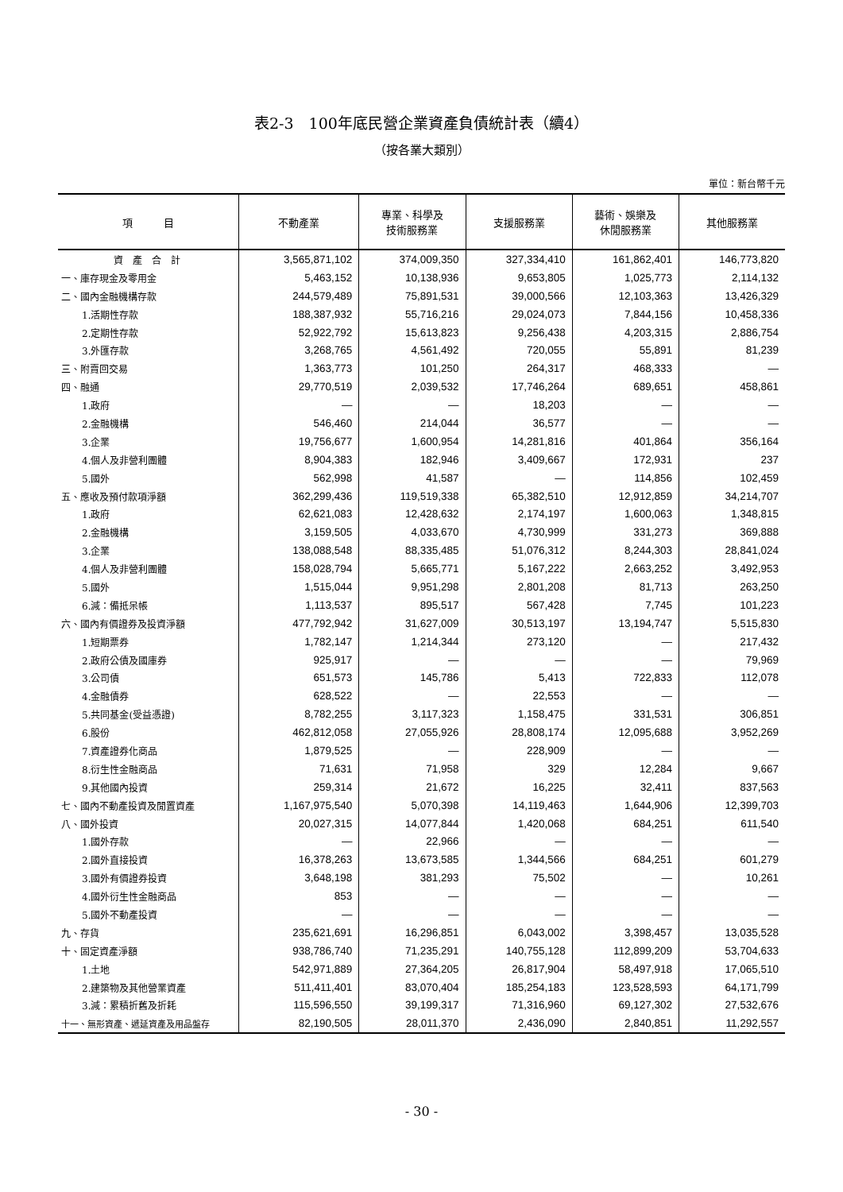表2-3　100年底民營企業資產負債統計表（續4）
（按各業大類別）
單位：新台幣千元
| 項 目 | 不動產業 | 專業、科學及 技術服務業 | 支援服務業 | 藝術、娛樂及 休閒服務業 | 其他服務業 |
| --- | --- | --- | --- | --- | --- |
| 資 產 合 計 | 3,565,871,102 | 374,009,350 | 327,334,410 | 161,862,401 | 146,773,820 |
| 一、庫存現金及零用金 | 5,463,152 | 10,138,936 | 9,653,805 | 1,025,773 | 2,114,132 |
| 二、國內金融機構存款 | 244,579,489 | 75,891,531 | 39,000,566 | 12,103,363 | 13,426,329 |
| 1.活期性存款 | 188,387,932 | 55,716,216 | 29,024,073 | 7,844,156 | 10,458,336 |
| 2.定期性存款 | 52,922,792 | 15,613,823 | 9,256,438 | 4,203,315 | 2,886,754 |
| 3.外匯存款 | 3,268,765 | 4,561,492 | 720,055 | 55,891 | 81,239 |
| 三、附賣回交易 | 1,363,773 | 101,250 | 264,317 | 468,333 | — |
| 四、融通 | 29,770,519 | 2,039,532 | 17,746,264 | 689,651 | 458,861 |
| 1.政府 | — | — | 18,203 | — | — |
| 2.金融機構 | 546,460 | 214,044 | 36,577 | — | — |
| 3.企業 | 19,756,677 | 1,600,954 | 14,281,816 | 401,864 | 356,164 |
| 4.個人及非營利團體 | 8,904,383 | 182,946 | 3,409,667 | 172,931 | 237 |
| 5.國外 | 562,998 | 41,587 | — | 114,856 | 102,459 |
| 五、應收及預付款項淨額 | 362,299,436 | 119,519,338 | 65,382,510 | 12,912,859 | 34,214,707 |
| 1.政府 | 62,621,083 | 12,428,632 | 2,174,197 | 1,600,063 | 1,348,815 |
| 2.金融機構 | 3,159,505 | 4,033,670 | 4,730,999 | 331,273 | 369,888 |
| 3.企業 | 138,088,548 | 88,335,485 | 51,076,312 | 8,244,303 | 28,841,024 |
| 4.個人及非營利團體 | 158,028,794 | 5,665,771 | 5,167,222 | 2,663,252 | 3,492,953 |
| 5.國外 | 1,515,044 | 9,951,298 | 2,801,208 | 81,713 | 263,250 |
| 6.減：備抵呆帳 | 1,113,537 | 895,517 | 567,428 | 7,745 | 101,223 |
| 六、國內有價證券及投資淨額 | 477,792,942 | 31,627,009 | 30,513,197 | 13,194,747 | 5,515,830 |
| 1.短期票券 | 1,782,147 | 1,214,344 | 273,120 | — | 217,432 |
| 2.政府公債及國庫券 | 925,917 | — | — | — | 79,969 |
| 3.公司債 | 651,573 | 145,786 | 5,413 | 722,833 | 112,078 |
| 4.金融債券 | 628,522 | — | 22,553 | — | — |
| 5.共同基金(受益憑證) | 8,782,255 | 3,117,323 | 1,158,475 | 331,531 | 306,851 |
| 6.股份 | 462,812,058 | 27,055,926 | 28,808,174 | 12,095,688 | 3,952,269 |
| 7.資產證券化商品 | 1,879,525 | — | 228,909 | — | — |
| 8.衍生性金融商品 | 71,631 | 71,958 | 329 | 12,284 | 9,667 |
| 9.其他國內投資 | 259,314 | 21,672 | 16,225 | 32,411 | 837,563 |
| 七、國內不動產投資及閒置資產 | 1,167,975,540 | 5,070,398 | 14,119,463 | 1,644,906 | 12,399,703 |
| 八、國外投資 | 20,027,315 | 14,077,844 | 1,420,068 | 684,251 | 611,540 |
| 1.國外存款 | — | 22,966 | — | — | — |
| 2.國外直接投資 | 16,378,263 | 13,673,585 | 1,344,566 | 684,251 | 601,279 |
| 3.國外有價證券投資 | 3,648,198 | 381,293 | 75,502 | — | 10,261 |
| 4.國外衍生性金融商品 | 853 | — | — | — | — |
| 5.國外不動產投資 | — | — | — | — | — |
| 九、存貨 | 235,621,691 | 16,296,851 | 6,043,002 | 3,398,457 | 13,035,528 |
| 十、固定資產淨額 | 938,786,740 | 71,235,291 | 140,755,128 | 112,899,209 | 53,704,633 |
| 1.土地 | 542,971,889 | 27,364,205 | 26,817,904 | 58,497,918 | 17,065,510 |
| 2.建築物及其他營業資產 | 511,411,401 | 83,070,404 | 185,254,183 | 123,528,593 | 64,171,799 |
| 3.減：累積折舊及折耗 | 115,596,550 | 39,199,317 | 71,316,960 | 69,127,302 | 27,532,676 |
| 十一、無形資產、遞延資產及用品盤存 | 82,190,505 | 28,011,370 | 2,436,090 | 2,840,851 | 11,292,557 |
- 30 -